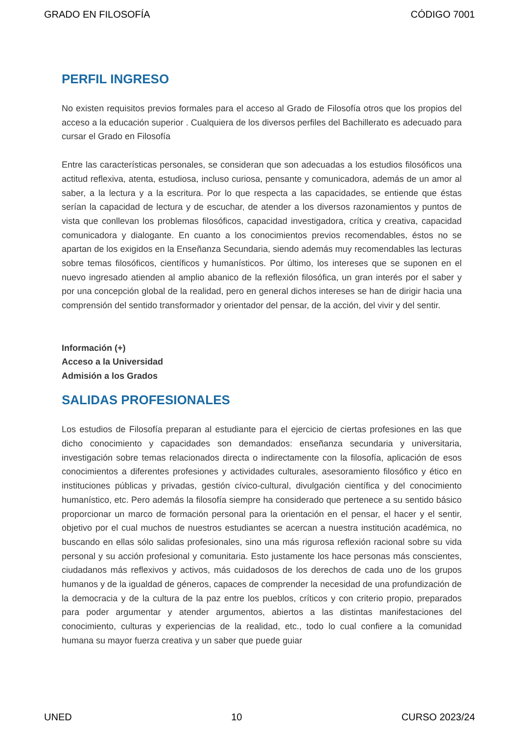GRADO EN FILOSOFÍA CÓDIGO 7001
PERFIL INGRESO
No existen requisitos previos formales para el acceso al Grado de Filosofía otros que los propios del acceso a la educación superior . Cualquiera de los diversos perfiles del Bachillerato es adecuado para cursar el Grado en Filosofía
Entre las características personales, se consideran que son adecuadas a los estudios filosóficos una actitud reflexiva, atenta, estudiosa, incluso curiosa, pensante y comunicadora, además de un amor al saber, a la lectura y a la escritura. Por lo que respecta a las capacidades, se entiende que éstas serían la capacidad de lectura y de escuchar, de atender a los diversos razonamientos y puntos de vista que conllevan los problemas filosóficos, capacidad investigadora, crítica y creativa, capacidad comunicadora y dialogante. En cuanto a los conocimientos previos recomendables, éstos no se apartan de los exigidos en la Enseñanza Secundaria, siendo además muy recomendables las lecturas sobre temas filosóficos, científicos y humanísticos. Por último, los intereses que se suponen en el nuevo ingresado atienden al amplio abanico de la reflexión filosófica, un gran interés por el saber y por una concepción global de la realidad, pero en general dichos intereses se han de dirigir hacia una comprensión del sentido transformador y orientador del pensar, de la acción, del vivir y del sentir.
Información (+)
Acceso a la Universidad
Admisión a los Grados
SALIDAS PROFESIONALES
Los estudios de Filosofía preparan al estudiante para el ejercicio de ciertas profesiones en las que dicho conocimiento y capacidades son demandados: enseñanza secundaria y universitaria, investigación sobre temas relacionados directa o indirectamente con la filosofía, aplicación de esos conocimientos a diferentes profesiones y actividades culturales, asesoramiento filosófico y ético en instituciones públicas y privadas, gestión cívico-cultural, divulgación científica y del conocimiento humanístico, etc. Pero además la filosofía siempre ha considerado que pertenece a su sentido básico proporcionar un marco de formación personal para la orientación en el pensar, el hacer y el sentir, objetivo por el cual muchos de nuestros estudiantes se acercan a nuestra institución académica, no buscando en ellas sólo salidas profesionales, sino una más rigurosa reflexión racional sobre su vida personal y su acción profesional y comunitaria. Esto justamente los hace personas más conscientes, ciudadanos más reflexivos y activos, más cuidadosos de los derechos de cada uno de los grupos humanos y de la igualdad de géneros, capaces de comprender la necesidad de una profundización de la democracia y de la cultura de la paz entre los pueblos, críticos y con criterio propio, preparados para poder argumentar y atender argumentos, abiertos a las distintas manifestaciones del conocimiento, culturas y experiencias de la realidad, etc., todo lo cual confiere a la comunidad humana su mayor fuerza creativa y un saber que puede guiar
UNED 10 CURSO 2023/24